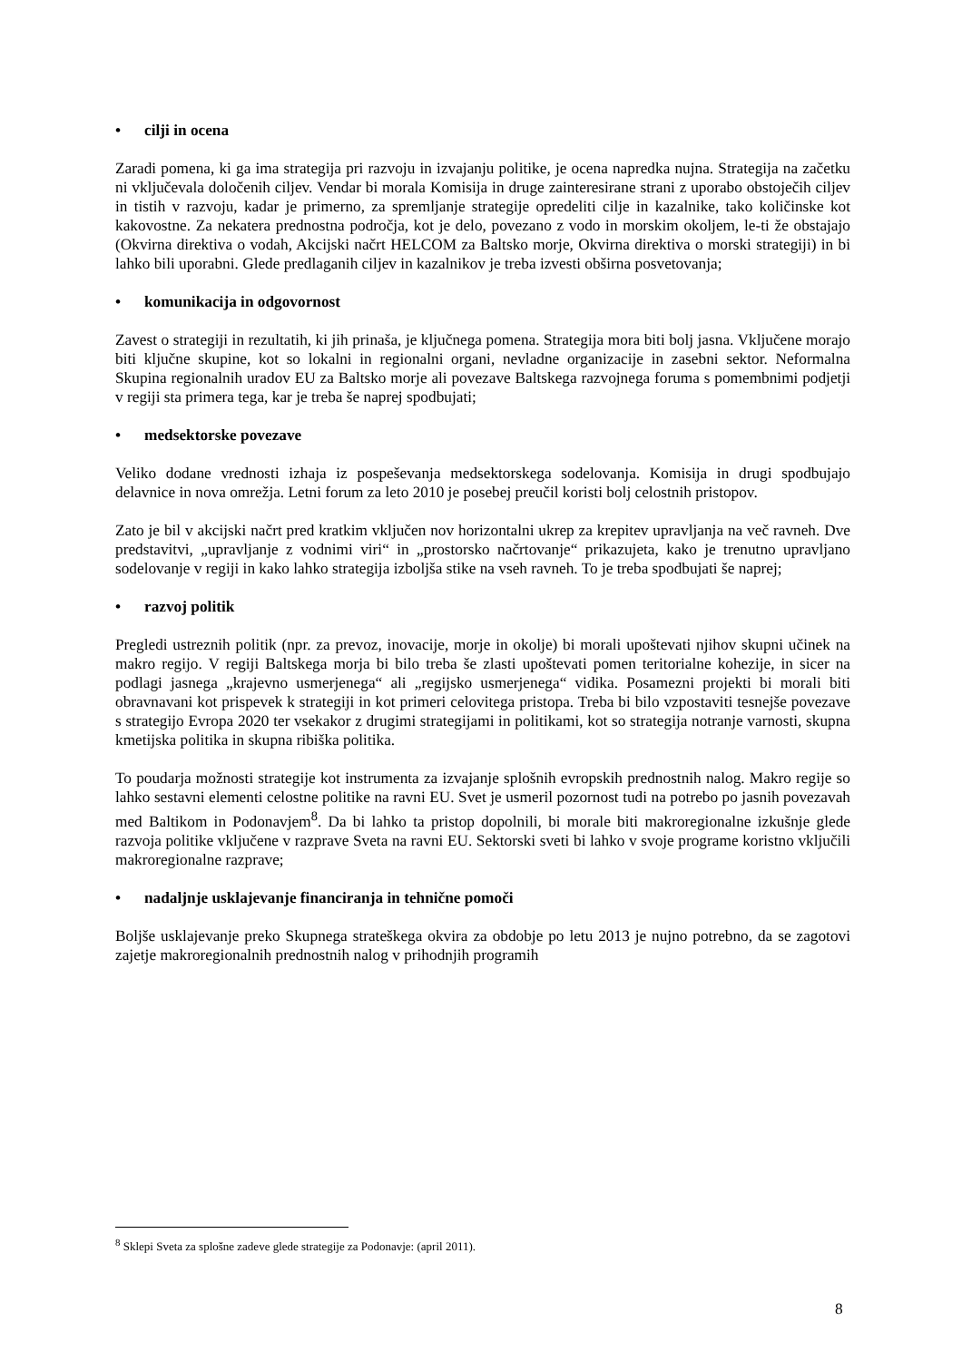• cilji in ocena
Zaradi pomena, ki ga ima strategija pri razvoju in izvajanju politike, je ocena napredka nujna. Strategija na začetku ni vključevala določenih ciljev. Vendar bi morala Komisija in druge zainteresirane strani z uporabo obstoječih ciljev in tistih v razvoju, kadar je primerno, za spremljanje strategije opredeliti cilje in kazalnike, tako količinske kot kakovostne. Za nekatera prednostna področja, kot je delo, povezano z vodo in morskim okoljem, le-ti že obstajajo (Okvirna direktiva o vodah, Akcijski načrt HELCOM za Baltsko morje, Okvirna direktiva o morski strategiji) in bi lahko bili uporabni. Glede predlaganih ciljev in kazalnikov je treba izvesti obširna posvetovanja;
• komunikacija in odgovornost
Zavest o strategiji in rezultatih, ki jih prinaša, je ključnega pomena. Strategija mora biti bolj jasna. Vključene morajo biti ključne skupine, kot so lokalni in regionalni organi, nevladne organizacije in zasebni sektor. Neformalna Skupina regionalnih uradov EU za Baltsko morje ali povezave Baltskega razvojnega foruma s pomembnimi podjetji v regiji sta primera tega, kar je treba še naprej spodbujati;
• medsektorske povezave
Veliko dodane vrednosti izhaja iz pospeševanja medsektorskega sodelovanja. Komisija in drugi spodbujajo delavnice in nova omrežja. Letni forum za leto 2010 je posebej preučil koristi bolj celostnih pristopov.
Zato je bil v akcijski načrt pred kratkim vključen nov horizontalni ukrep za krepitev upravljanja na več ravneh. Dve predstavitvi, „upravljanje z vodnimi viri“ in „prostorsko načrtovanje“ prikazujeta, kako je trenutno upravljano sodelovanje v regiji in kako lahko strategija izboljša stike na vseh ravneh. To je treba spodbujati še naprej;
• razvoj politik
Pregledi ustreznih politik (npr. za prevoz, inovacije, morje in okolje) bi morali upoštevati njihov skupni učinek na makro regijo. V regiji Baltskega morja bi bilo treba še zlasti upoštevati pomen teritorialne kohezije, in sicer na podlagi jasnega „krajevno usmerjenega“ ali „regijsko usmerjenega“ vidika. Posamezni projekti bi morali biti obravnavani kot prispevek k strategiji in kot primeri celovitega pristopa. Treba bi bilo vzpostaviti tesnejše povezave s strategijo Evropa 2020 ter vsekakor z drugimi strategijami in politikami, kot so strategija notranje varnosti, skupna kmetijska politika in skupna ribiška politika.
To poudarja možnosti strategije kot instrumenta za izvajanje splošnih evropskih prednostnih nalog. Makro regije so lahko sestavni elementi celostne politike na ravni EU. Svet je usmeril pozornost tudi na potrebo po jasnih povezavah med Baltikom in Podonavjem<sup>8</sup>. Da bi lahko ta pristop dopolnili, bi morale biti makroregionalne izkušnje glede razvoja politike vključene v razprave Sveta na ravni EU. Sektorski sveti bi lahko v svoje programe koristno vključili makroregionalne razprave;
• nadaljnje usklajevanje financiranja in tehnične pomoči
Boljše usklajevanje preko Skupnega strateškega okvira za obdobje po letu 2013 je nujno potrebno, da se zagotovi zajetje makroregionalnih prednostnih nalog v prihodnjih programih
<sup>8</sup> Sklepi Sveta za splošne zadeve glede strategije za Podonavje: (april 2011).
8